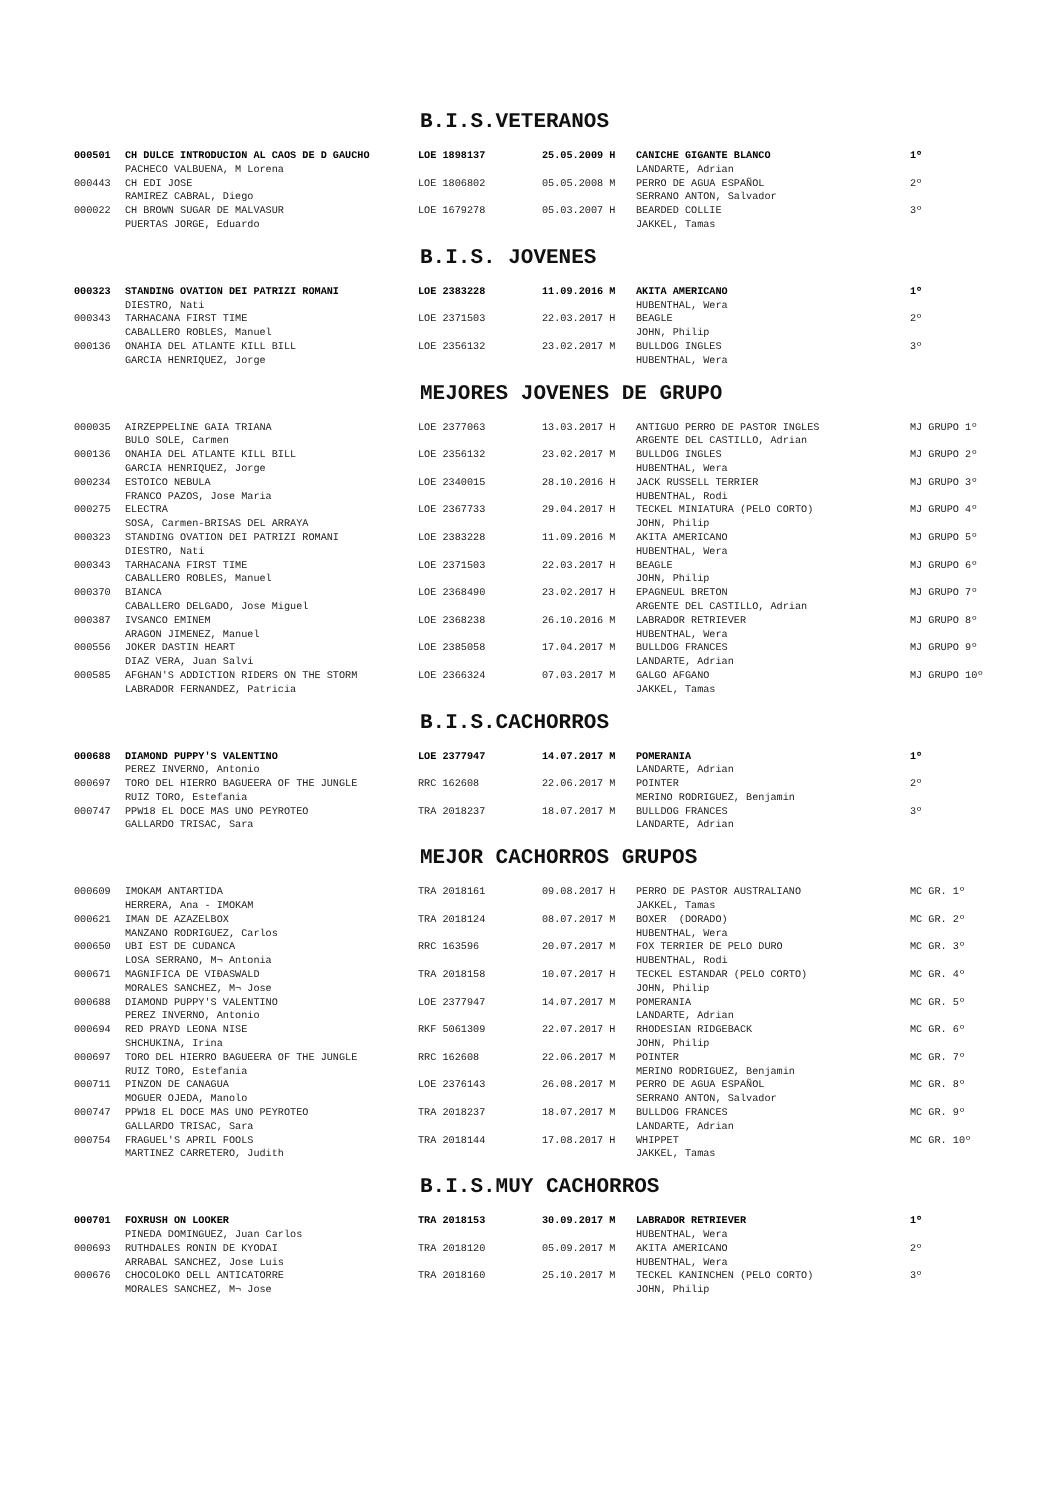B.I.S.VETERANOS
| 000501 | CH DULCE INTRODUCION AL CAOS DE D GAUCHO | LOE 1898137 | 25.05.2009 H | CANICHE GIGANTE BLANCO | 1º |
| | PACHECO VALBUENA, M Lorena | | | LANDARTE, Adrian | |
| 000443 | CH EDI JOSE | LOE 1806802 | 05.05.2008 M | PERRO DE AGUA ESPAÑOL | 2º |
| | RAMIREZ CABRAL, Diego | | | SERRANO ANTON, Salvador | |
| 000022 | CH BROWN SUGAR DE MALVASUR | LOE 1679278 | 05.03.2007 H | BEARDED COLLIE | 3º |
| | PUERTAS JORGE, Eduardo | | | JAKKEL, Tamas | |
B.I.S. JOVENES
| 000323 | STANDING OVATION DEI PATRIZI ROMANI | LOE 2383228 | 11.09.2016 M | AKITA AMERICANO | 1º |
| | DIESTRO, Nati | | | HUBENTHAL, Wera | |
| 000343 | TARHACANA FIRST TIME | LOE 2371503 | 22.03.2017 H | BEAGLE | 2º |
| | CABALLERO ROBLES, Manuel | | | JOHN, Philip | |
| 000136 | ONAHIA DEL ATLANTE KILL BILL | LOE 2356132 | 23.02.2017 M | BULLDOG INGLES | 3º |
| | GARCIA HENRIQUEZ, Jorge | | | HUBENTHAL, Wera | |
MEJORES JOVENES DE GRUPO
| 000035 | AIRZEPPELINE GAIA TRIANA | LOE 2377063 | 13.03.2017 H | ANTIGUO PERRO DE PASTOR INGLES | MJ GRUPO 1º |
| | BULO SOLE, Carmen | | | ARGENTE DEL CASTILLO, Adrian | |
| 000136 | ONAHIA DEL ATLANTE KILL BILL | LOE 2356132 | 23.02.2017 M | BULLDOG INGLES | MJ GRUPO 2º |
| | GARCIA HENRIQUEZ, Jorge | | | HUBENTHAL, Wera | |
| 000234 | ESTOICO NEBULA | LOE 2340015 | 28.10.2016 H | JACK RUSSELL TERRIER | MJ GRUPO 3º |
| | FRANCO PAZOS, Jose Maria | | | HUBENTHAL, Rodi | |
| 000275 | ELECTRA | LOE 2367733 | 29.04.2017 H | TECKEL MINIATURA (PELO CORTO) | MJ GRUPO 4º |
| | SOSA, Carmen-BRISAS DEL ARRAYA | | | JOHN, Philip | |
| 000323 | STANDING OVATION DEI PATRIZI ROMANI | LOE 2383228 | 11.09.2016 M | AKITA AMERICANO | MJ GRUPO 5º |
| | DIESTRO, Nati | | | HUBENTHAL, Wera | |
| 000343 | TARHACANA FIRST TIME | LOE 2371503 | 22.03.2017 H | BEAGLE | MJ GRUPO 6º |
| | CABALLERO ROBLES, Manuel | | | JOHN, Philip | |
| 000370 | BIANCA | LOE 2368490 | 23.02.2017 H | EPAGNEUL BRETON | MJ GRUPO 7º |
| | CABALLERO DELGADO, Jose Miguel | | | ARGENTE DEL CASTILLO, Adrian | |
| 000387 | IVSANCO EMINEM | LOE 2368238 | 26.10.2016 M | LABRADOR RETRIEVER | MJ GRUPO 8º |
| | ARAGON JIMENEZ, Manuel | | | HUBENTHAL, Wera | |
| 000556 | JOKER DASTIN HEART | LOE 2385058 | 17.04.2017 M | BULLDOG FRANCES | MJ GRUPO 9º |
| | DIAZ VERA, Juan Salvi | | | LANDARTE, Adrian | |
| 000585 | AFGHAN'S ADDICTION RIDERS ON THE STORM | LOE 2366324 | 07.03.2017 M | GALGO AFGANO | MJ GRUPO 10º |
| | LABRADOR FERNANDEZ, Patricia | | | JAKKEL, Tamas | |
B.I.S.CACHORROS
| 000688 | DIAMOND PUPPY'S VALENTINO | LOE 2377947 | 14.07.2017 M | POMERANIA | 1º |
| | PEREZ INVERNO, Antonio | | | LANDARTE, Adrian | |
| 000697 | TORO DEL HIERRO BAGUEERA OF THE JUNGLE | RRC 162608 | 22.06.2017 M | POINTER | 2º |
| | RUIZ TORO, Estefania | | | MERINO RODRIGUEZ, Benjamin | |
| 000747 | PPW18 EL DOCE MAS UNO PEYROTEO | TRA 2018237 | 18.07.2017 M | BULLDOG FRANCES | 3º |
| | GALLARDO TRISAC, Sara | | | LANDARTE, Adrian | |
MEJOR CACHORROS GRUPOS
| 000609 | IMOKAM ANTARTIDA | TRA 2018161 | 09.08.2017 H | PERRO DE PASTOR AUSTRALIANO | MC GR. 1º |
| | HERRERA, Ana - IMOKAM | | | JAKKEL, Tamas | |
| 000621 | IMAN DE AZAZELBOX | TRA 2018124 | 08.07.2017 M | BOXER (DORADO) | MC GR. 2º |
| | MANZANO RODRIGUEZ, Carlos | | | HUBENTHAL, Wera | |
| 000650 | UBI EST DE CUDANCA | RRC 163596 | 20.07.2017 M | FOX TERRIER DE PELO DURO | MC GR. 3º |
| | LOSA SERRANO, M¬ Antonia | | | HUBENTHAL, Rodi | |
| 000671 | MAGNIFICA DE VIÐASWALD | TRA 2018158 | 10.07.2017 H | TECKEL ESTANDAR (PELO CORTO) | MC GR. 4º |
| | MORALES SANCHEZ, M¬ Jose | | | JOHN, Philip | |
| 000688 | DIAMOND PUPPY'S VALENTINO | LOE 2377947 | 14.07.2017 M | POMERANIA | MC GR. 5º |
| | PEREZ INVERNO, Antonio | | | LANDARTE, Adrian | |
| 000694 | RED PRAYD LEONA NISE | RKF 5061309 | 22.07.2017 H | RHODESIAN RIDGEBACK | MC GR. 6º |
| | SHCHUKINA, Irina | | | JOHN, Philip | |
| 000697 | TORO DEL HIERRO BAGUEERA OF THE JUNGLE | RRC 162608 | 22.06.2017 M | POINTER | MC GR. 7º |
| | RUIZ TORO, Estefania | | | MERINO RODRIGUEZ, Benjamin | |
| 000711 | PINZON DE CANAGUA | LOE 2376143 | 26.08.2017 M | PERRO DE AGUA ESPAÑOL | MC GR. 8º |
| | MOGUER OJEDA, Manolo | | | SERRANO ANTON, Salvador | |
| 000747 | PPW18 EL DOCE MAS UNO PEYROTEO | TRA 2018237 | 18.07.2017 M | BULLDOG FRANCES | MC GR. 9º |
| | GALLARDO TRISAC, Sara | | | LANDARTE, Adrian | |
| 000754 | FRAGUEL'S APRIL FOOLS | TRA 2018144 | 17.08.2017 H | WHIPPET | MC GR. 10º |
| | MARTINEZ CARRETERO, Judith | | | JAKKEL, Tamas | |
B.I.S.MUY CACHORROS
| 000701 | FOXRUSH ON LOOKER | TRA 2018153 | 30.09.2017 M | LABRADOR RETRIEVER | 1º |
| | PINEDA DOMINGUEZ, Juan Carlos | | | HUBENTHAL, Wera | |
| 000693 | RUTHDALES RONIN DE KYODAI | TRA 2018120 | 05.09.2017 M | AKITA AMERICANO | 2º |
| | ARRABAL SANCHEZ, Jose Luis | | | HUBENTHAL, Wera | |
| 000676 | CHOCOLOKO DELL ANTICATORRE | TRA 2018160 | 25.10.2017 M | TECKEL KANINCHEN (PELO CORTO) | 3º |
| | MORALES SANCHEZ, M¬ Jose | | | JOHN, Philip | |